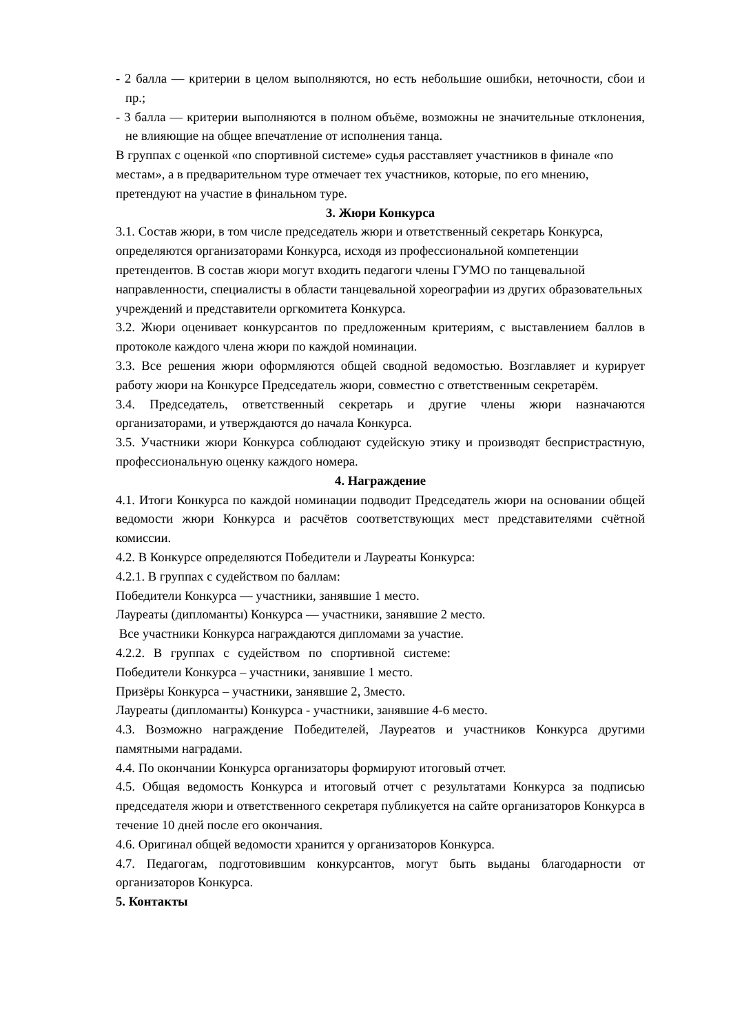- 2 балла — критерии в целом выполняются, но есть небольшие ошибки, неточности, сбои и пр.;
- 3 балла — критерии выполняются в полном объёме, возможны не значительные отклонения, не влияющие на общее впечатление от исполнения танца.
В группах с оценкой «по спортивной системе» судья расставляет участников в финале «по местам», а в предварительном туре отмечает тех участников, которые, по его мнению, претендуют на участие в финальном туре.
3. Жюри Конкурса
3.1. Состав жюри, в том числе председатель жюри и ответственный секретарь Конкурса, определяются организаторами Конкурса, исходя из профессиональной компетенции претендентов. В состав жюри могут входить педагоги члены ГУМО по танцевальной направленности, специалисты в области танцевальной хореографии из других образовательных учреждений и представители оргкомитета Конкурса.
3.2. Жюри оценивает конкурсантов по предложенным критериям, с выставлением баллов в протоколе каждого члена жюри по каждой номинации.
3.3. Все решения жюри оформляются общей сводной ведомостью. Возглавляет и курирует работу жюри на Конкурсе Председатель жюри, совместно с ответственным секретарём.
3.4. Председатель, ответственный секретарь и другие члены жюри назначаются организаторами, и утверждаются до начала Конкурса.
3.5. Участники жюри Конкурса соблюдают судейскую этику и производят беспристрастную, профессиональную оценку каждого номера.
4. Награждение
4.1. Итоги Конкурса по каждой номинации подводит Председатель жюри на основании общей ведомости жюри Конкурса и расчётов соответствующих мест представителями счётной комиссии.
4.2. В Конкурсе определяются Победители и Лауреаты Конкурса:
4.2.1. В группах с судейством по баллам:
Победители Конкурса — участники, занявшие 1 место.
Лауреаты (дипломанты) Конкурса — участники, занявшие 2 место.
Все участники Конкурса награждаются дипломами за участие.
4.2.2. В группах с судейством по спортивной системе:
Победители Конкурса – участники, занявшие 1 место.
Призёры Конкурса – участники, занявшие 2, 3место.
Лауреаты (дипломанты) Конкурса - участники, занявшие 4-6 место.
4.3. Возможно награждение Победителей, Лауреатов и участников Конкурса другими памятными наградами.
4.4. По окончании Конкурса организаторы формируют итоговый отчет.
4.5. Общая ведомость Конкурса и итоговый отчет с результатами Конкурса за подписью председателя жюри и ответственного секретаря публикуется на сайте организаторов Конкурса в течение 10 дней после его окончания.
4.6. Оригинал общей ведомости хранится у организаторов Конкурса.
4.7. Педагогам, подготовившим конкурсантов, могут быть выданы благодарности от организаторов Конкурса.
5. Контакты